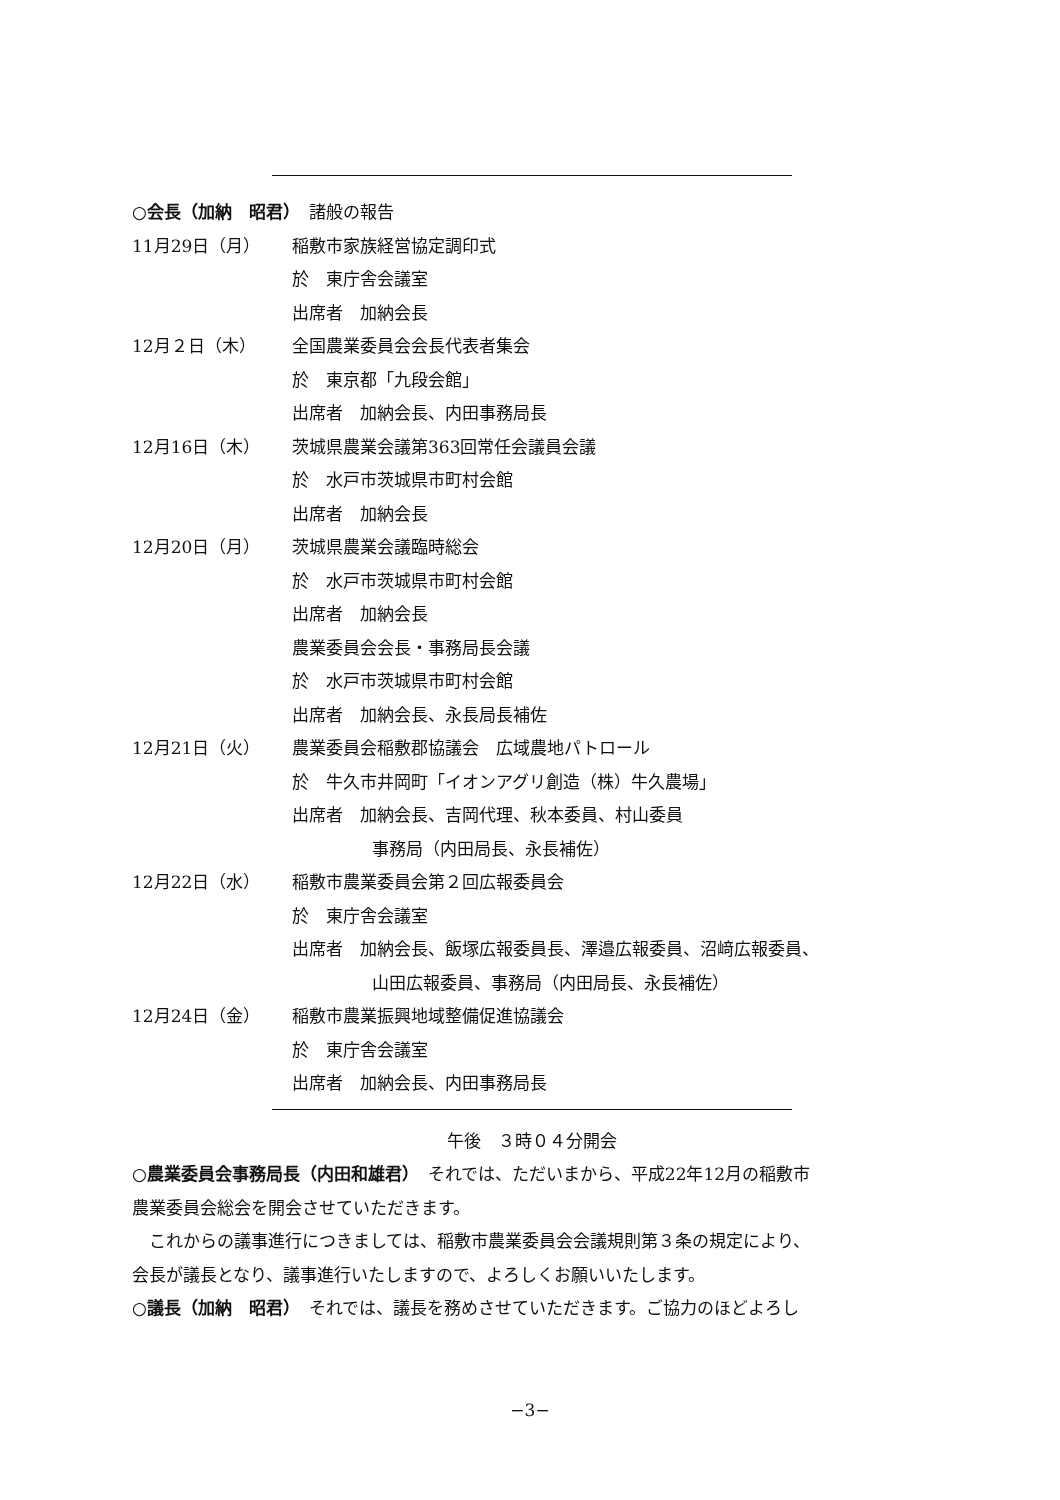○会長（加納　昭君）　諸般の報告
11月29日（月） 稲敷市家族経営協定調印式
於　東庁舎会議室
出席者　加納会長
12月２日（木） 全国農業委員会会長代表者集会
於　東京都「九段会館」
出席者　加納会長、内田事務局長
12月16日（木） 茨城県農業会議第363回常任会議員会議
於　水戸市茨城県市町村会館
出席者　加納会長
12月20日（月） 茨城県農業会議臨時総会
於　水戸市茨城県市町村会館
出席者　加納会長
農業委員会会長・事務局長会議
於　水戸市茨城県市町村会館
出席者　加納会長、永長局長補佐
12月21日（火） 農業委員会稲敷郡協議会　広域農地パトロール
於　牛久市井岡町「イオンアグリ創造（株）牛久農場」
出席者　加納会長、吉岡代理、秋本委員、村山委員
事務局（内田局長、永長補佐）
12月22日（水） 稲敷市農業委員会第２回広報委員会
於　東庁舎会議室
出席者　加納会長、飯塚広報委員長、澤邉広報委員、沼﨑広報委員、
山田広報委員、事務局（内田局長、永長補佐）
12月24日（金） 稲敷市農業振興地域整備促進協議会
於　東庁舎会議室
出席者　加納会長、内田事務局長
午後　３時０４分開会
○農業委員会事務局長（内田和雄君）　それでは、ただいまから、平成22年12月の稲敷市
農業委員会総会を開会させていただきます。
　これからの議事進行につきましては、稲敷市農業委員会会議規則第３条の規定により、
会長が議長となり、議事進行いたしますので、よろしくお願いいたします。
○議長（加納　昭君）　それでは、議長を務めさせていただきます。ご協力のほどよろし
−3−